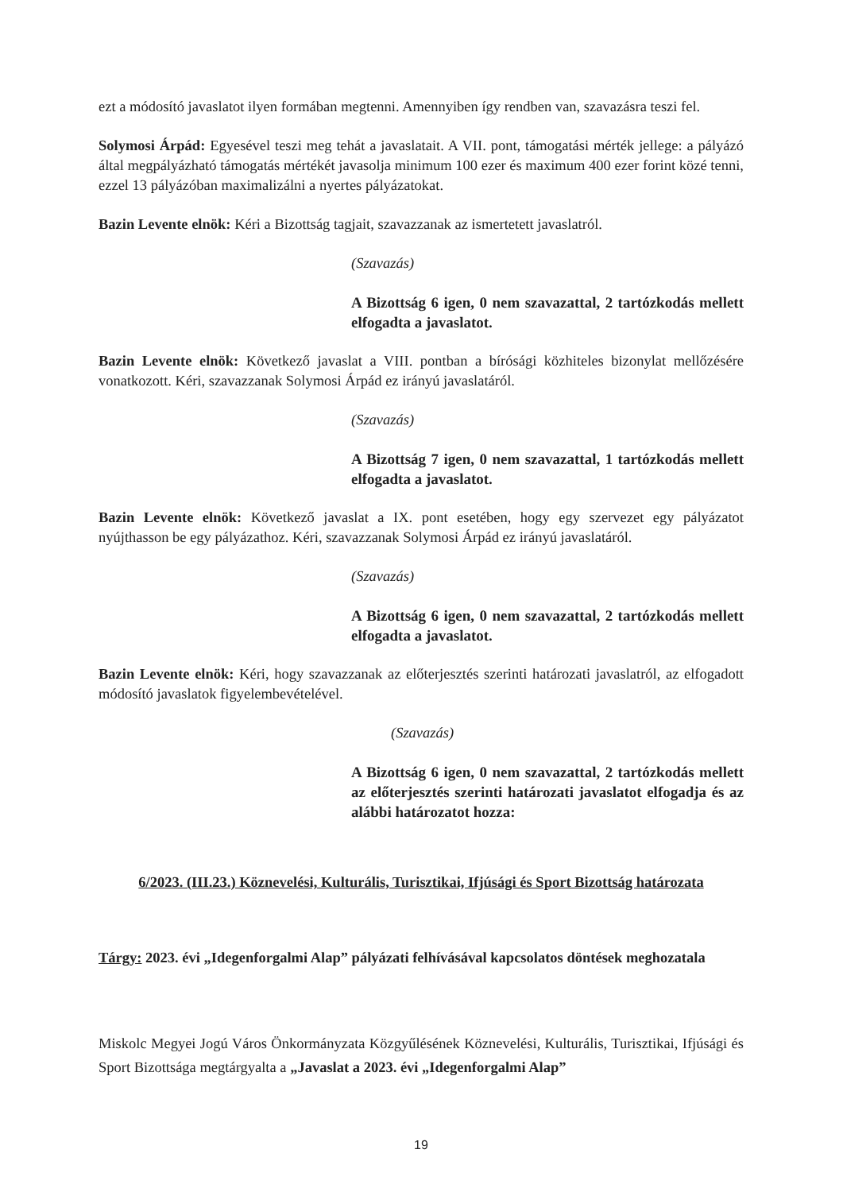ezt a módosító javaslatot ilyen formában megtenni. Amennyiben így rendben van, szavazásra teszi fel.
Solymosi Árpád: Egyesével teszi meg tehát a javaslatait. A VII. pont, támogatási mérték jellege: a pályázó által megpályázható támogatás mértékét javasolja minimum 100 ezer és maximum 400 ezer forint közé tenni, ezzel 13 pályázóban maximalizálni a nyertes pályázatokat.
Bazin Levente elnök: Kéri a Bizottság tagjait, szavazzanak az ismertetett javaslatról.
(Szavazás)
A Bizottság 6 igen, 0 nem szavazattal, 2 tartózkodás mellett elfogadta a javaslatot.
Bazin Levente elnök: Következő javaslat a VIII. pontban a bírósági közhiteles bizonylat mellőzésére vonatkozott. Kéri, szavazzanak Solymosi Árpád ez irányú javaslatáról.
(Szavazás)
A Bizottság 7 igen, 0 nem szavazattal, 1 tartózkodás mellett elfogadta a javaslatot.
Bazin Levente elnök: Következő javaslat a IX. pont esetében, hogy egy szervezet egy pályázatot nyújthasson be egy pályázathoz. Kéri, szavazzanak Solymosi Árpád ez irányú javaslatáról.
(Szavazás)
A Bizottság 6 igen, 0 nem szavazattal, 2 tartózkodás mellett elfogadta a javaslatot.
Bazin Levente elnök: Kéri, hogy szavazzanak az előterjesztés szerinti határozati javaslatról, az elfogadott módosító javaslatok figyelembevételével.
(Szavazás)
A Bizottság 6 igen, 0 nem szavazattal, 2 tartózkodás mellett az előterjesztés szerinti határozati javaslatot elfogadja és az alábbi határozatot hozza:
6/2023. (III.23.) Köznevelési, Kulturális, Turisztikai, Ifjúsági és Sport Bizottság határozata
Tárgy: 2023. évi „Idegenforgalmi Alap” pályázati felhívásával kapcsolatos döntések meghozatala
Miskolc Megyei Jogú Város Önkormányzata Közgyűlésének Köznevelési, Kulturális, Turisztikai, Ifjúsági és Sport Bizottsága megtárgyalta a „Javaslat a 2023. évi „Idegenforgalmi Alap”
19